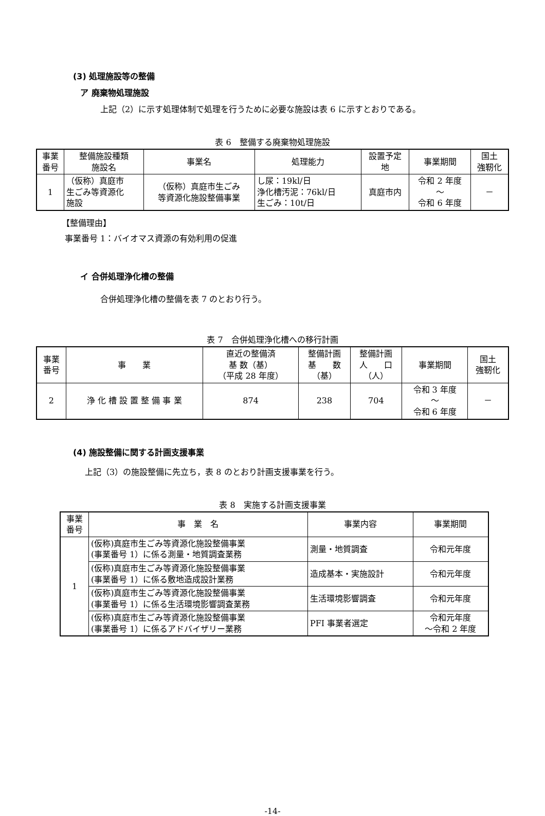(3) 処理施設等の整備
ア 廃棄物処理施設
上記（2）に示す処理体制で処理を行うために必要な施設は表 6 に示すとおりである。
表 6　整備する廃棄物処理施設
| 事業 番号 | 整備施設種類 施設名 | 事業名 | 処理能力 | 設置予定 地 | 事業期間 | 国土 強靭化 |
| --- | --- | --- | --- | --- | --- | --- |
| 1 | （仮称）真庭市 生ごみ等資源化 施設 | （仮称）真庭市生ごみ 等資源化施設整備事業 | し尿：19kl/日 浄化槽汚泥：76kl/日 生ごみ：10t/日 | 真庭市内 | 令和 2 年度 ～ 令和 6 年度 | － |
【整備理由】
事業番号 1：バイオマス資源の有効利用の促進
イ 合併処理浄化槽の整備
合併処理浄化槽の整備を表 7 のとおり行う。
表 7　合併処理浄化槽への移行計画
| 事業 番号 | 事 業 | 直近の整備済 基 数（基） （平成 28 年度） | 整備計画 基 数 （基） | 整備計画 人 口 （人） | 事業期間 | 国土 強靭化 |
| --- | --- | --- | --- | --- | --- | --- |
| 2 | 浄 化 槽 設 置 整 備 事 業 | 874 | 238 | 704 | 令和 3 年度 ～ 令和 6 年度 | － |
(4) 施設整備に関する計画支援事業
上記（3）の施設整備に先立ち，表 8 のとおり計画支援事業を行う。
表 8　実施する計画支援事業
| 事業 番号 | 事 業 名 | 事業内容 | 事業期間 |
| --- | --- | --- | --- |
| 1 | (仮称)真庭市生ごみ等資源化施設整備事業 (事業番号 1）に係る測量・地質調査業務 | 測量・地質調査 | 令和元年度 |
| | (仮称)真庭市生ごみ等資源化施設整備事業 (事業番号 1）に係る敷地造成設計業務 | 造成基本・実施設計 | 令和元年度 |
| | (仮称)真庭市生ごみ等資源化施設整備事業 (事業番号 1）に係る生活環境影響調査業務 | 生活環境影響調査 | 令和元年度 |
| | (仮称)真庭市生ごみ等資源化施設整備事業 (事業番号 1）に係るアドバイザリー業務 | PFI 事業者選定 | 令和元年度 ～令和 2 年度 |
-14-